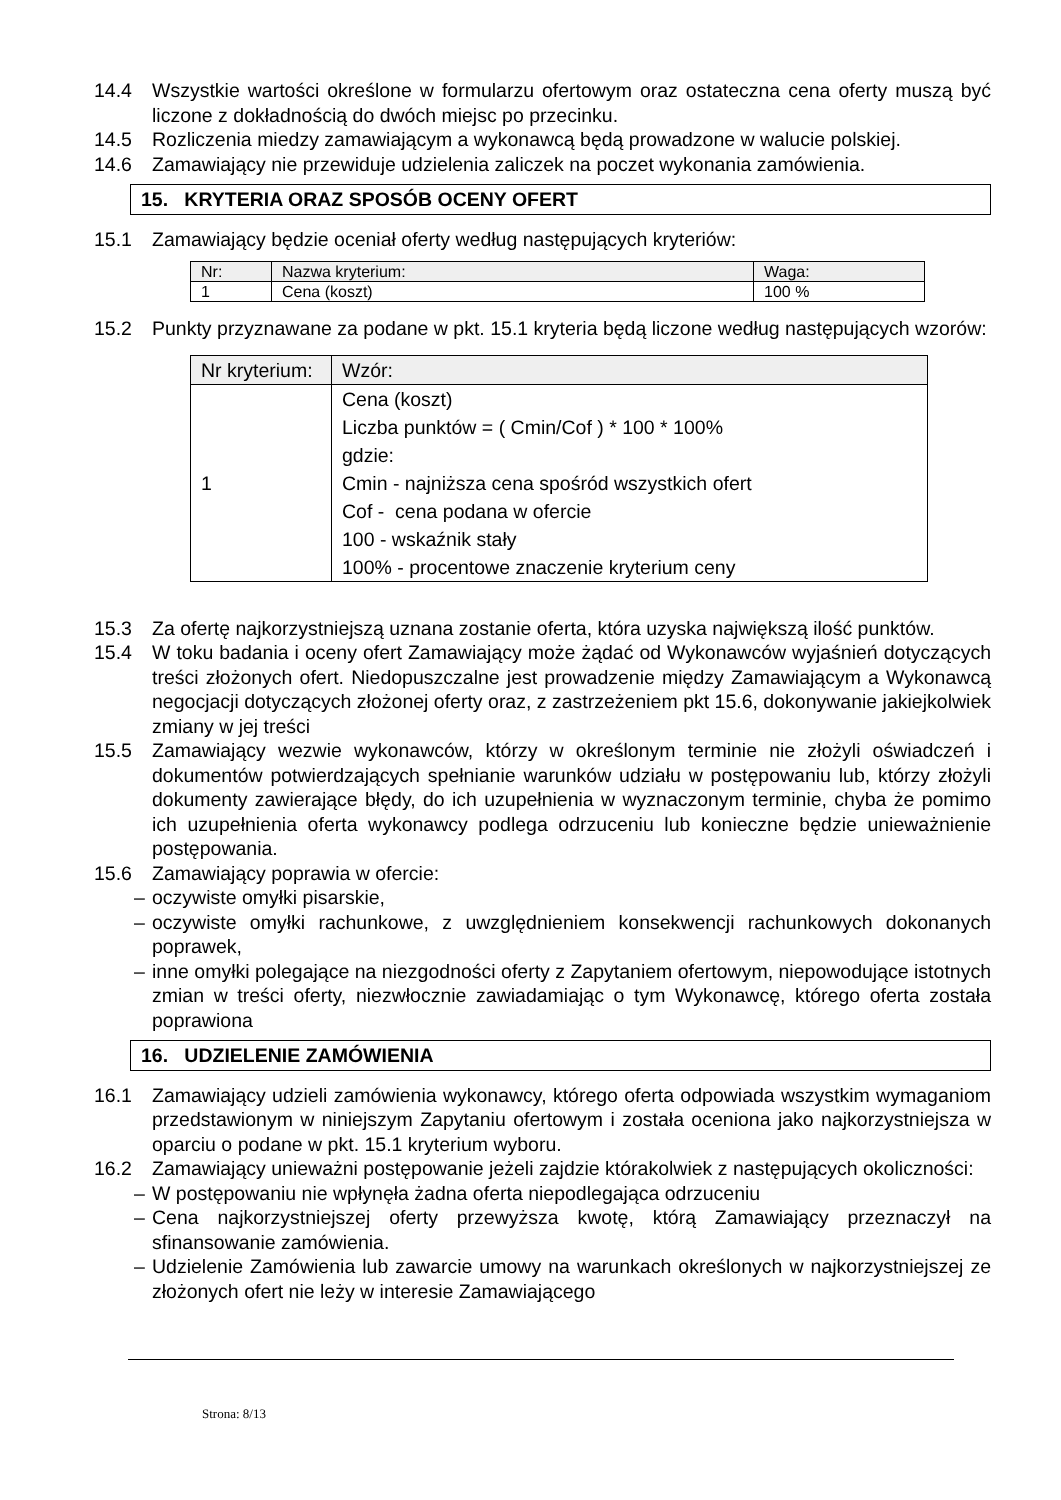14.4 Wszystkie wartości określone w formularzu ofertowym oraz ostateczna cena oferty muszą być liczone z dokładnością do dwóch miejsc po przecinku.
14.5 Rozliczenia miedzy zamawiającym a wykonawcą będą prowadzone w walucie polskiej.
14.6 Zamawiający nie przewiduje udzielenia zaliczek na poczet wykonania zamówienia.
15. KRYTERIA ORAZ SPOSÓB OCENY OFERT
15.1 Zamawiający będzie oceniał oferty według następujących kryteriów:
| Nr: | Nazwa kryterium: | Waga: |
| --- | --- | --- |
| 1 | Cena (koszt) | 100 % |
15.2 Punkty przyznawane za podane w pkt. 15.1 kryteria będą liczone według następujących wzorów:
| Nr kryterium: | Wzór: |
| --- | --- |
| 1 | Cena (koszt) Liczba punktów = ( Cmin/Cof ) * 100 * 100% gdzie: Cmin - najniższa cena spośród wszystkich ofert Cof - cena podana w ofercie 100 - wskaźnik stały 100% - procentowe znaczenie kryterium ceny |
15.3 Za ofertę najkorzystniejszą uznana zostanie oferta, która uzyska największą ilość punktów.
15.4 W toku badania i oceny ofert Zamawiający może żądać od Wykonawców wyjaśnień dotyczących treści złożonych ofert. Niedopuszczalne jest prowadzenie między Zamawiającym a Wykonawcą negocjacji dotyczących złożonej oferty oraz, z zastrzeżeniem pkt 15.6, dokonywanie jakiejkolwiek zmiany w jej treści
15.5 Zamawiający wezwie wykonawców, którzy w określonym terminie nie złożyli oświadczeń i dokumentów potwierdzających spełnianie warunków udziału w postępowaniu lub, którzy złożyli dokumenty zawierające błędy, do ich uzupełnienia w wyznaczonym terminie, chyba że pomimo ich uzupełnienia oferta wykonawcy podlega odrzuceniu lub konieczne będzie unieważnienie postępowania.
15.6 Zamawiający poprawia w ofercie:
– oczywiste omyłki pisarskie,
– oczywiste omyłki rachunkowe, z uwzględnieniem konsekwencji rachunkowych dokonanych poprawek,
– inne omyłki polegające na niezgodności oferty z Zapytaniem ofertowym, niepowodujące istotnych zmian w treści oferty, niezwłocznie zawiadamiając o tym Wykonawcę, którego oferta została poprawiona
16. UDZIELENIE ZAMÓWIENIA
16.1 Zamawiający udzieli zamówienia wykonawcy, którego oferta odpowiada wszystkim wymaganiom przedstawionym w niniejszym Zapytaniu ofertowym i została oceniona jako najkorzystniejsza w oparciu o podane w pkt. 15.1 kryterium wyboru.
16.2 Zamawiający unieważni postępowanie jeżeli zajdzie którakolwiek z następujących okoliczności:
– W postępowaniu nie wpłynęła żadna oferta niepodlegająca odrzuceniu
– Cena najkorzystniejszej oferty przewyższa kwotę, którą Zamawiający przeznaczył na sfinansowanie zamówienia.
– Udzielenie Zamówienia lub zawarcie umowy na warunkach określonych w najkorzystniejszej ze złożonych ofert nie leży w interesie Zamawiającego
Strona: 8/13